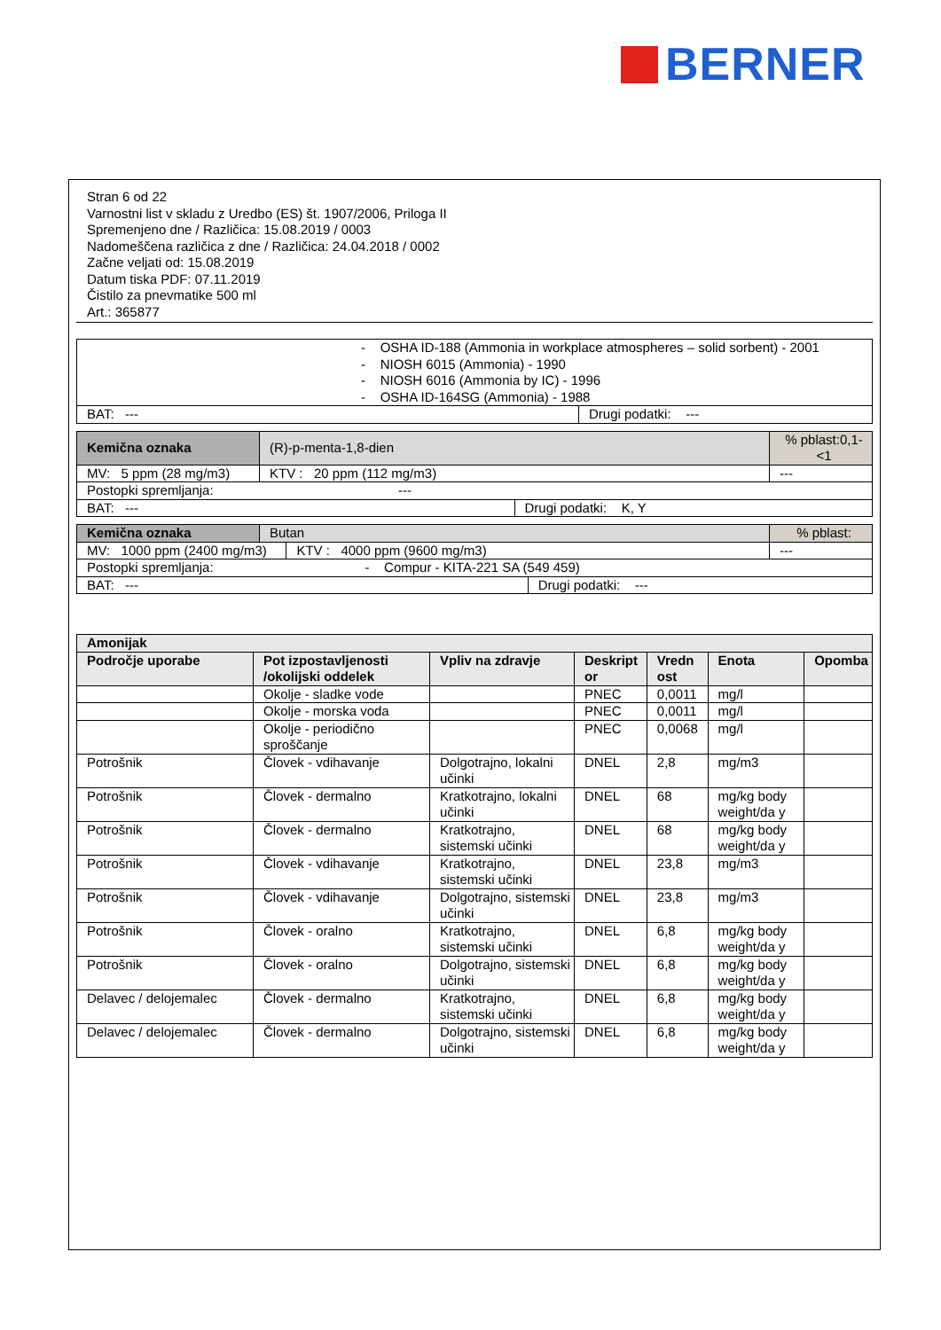BERNER
Stran 6 od 22
Varnostni list v skladu z Uredbo (ES) št. 1907/2006, Priloga II
Spremenjeno dne / Različica: 15.08.2019 / 0003
Nadomeščena različica z dne / Različica: 24.04.2018 / 0002
Začne veljati od: 15.08.2019
Datum tiska PDF: 07.11.2019
Čistilo za pnevmatike 500 ml
Art.: 365877
| - OSHA ID-188 (Ammonia in workplace atmospheres – solid sorbent) - 2001 - NIOSH 6015 (Ammonia) - 1990 - NIOSH 6016 (Ammonia by IC) - 1996 - OSHA ID-164SG (Ammonia) - 1988 | |
| BAT: --- | Drugi podatki: --- |
| Kemična oznaka | (R)-p-menta-1,8-dien | | | % pblast:0,1-<1 |
| MV: 5 ppm (28 mg/m3) | | KTV : 20 ppm (112 mg/m3) | | --- |
| Postopki spremljanja: --- | | | | |
| BAT: --- | | | Drugi podatki: K, Y | |
| Kemična oznaka | Butan | | | % pblast: |
| MV: 1000 ppm (2400 mg/m3) | | KTV : 4000 ppm (9600 mg/m3) | | --- |
| Postopki spremljanja: - Compur - KITA-221 SA (549 459) | | | | |
| BAT: --- | | | Drugi podatki: --- | |
| Amonijak | | | | | | |
| --- | --- | --- | --- | --- | --- | --- |
| Področje uporabe | Pot izpostavljenosti /okolijski oddelek | Vpliv na zdravje | Deskript or | Vredn ost | Enota | Opomba |
| | Okolje - sladke vode | | PNEC | 0,0011 | mg/l | |
| | Okolje - morska voda | | PNEC | 0,0011 | mg/l | |
| | Okolje - periodično sproščanje | | PNEC | 0,0068 | mg/l | |
| Potrošnik | Človek - vdihavanje | Dolgotrajno, lokalni učinki | DNEL | 2,8 | mg/m3 | |
| Potrošnik | Človek - dermalno | Kratkotrajno, lokalni učinki | DNEL | 68 | mg/kg body weight/da y | |
| Potrošnik | Človek - dermalno | Kratkotrajno, sistemski učinki | DNEL | 68 | mg/kg body weight/da y | |
| Potrošnik | Človek - vdihavanje | Kratkotrajno, sistemski učinki | DNEL | 23,8 | mg/m3 | |
| Potrošnik | Človek - vdihavanje | Dolgotrajno, sistemski učinki | DNEL | 23,8 | mg/m3 | |
| Potrošnik | Človek - oralno | Kratkotrajno, sistemski učinki | DNEL | 6,8 | mg/kg body weight/da y | |
| Potrošnik | Človek - oralno | Dolgotrajno, sistemski učinki | DNEL | 6,8 | mg/kg body weight/da y | |
| Delavec / delojemalec | Človek - dermalno | Kratkotrajno, sistemski učinki | DNEL | 6,8 | mg/kg body weight/da y | |
| Delavec / delojemalec | Človek - dermalno | Dolgotrajno, sistemski učinki | DNEL | 6,8 | mg/kg body weight/da y | |